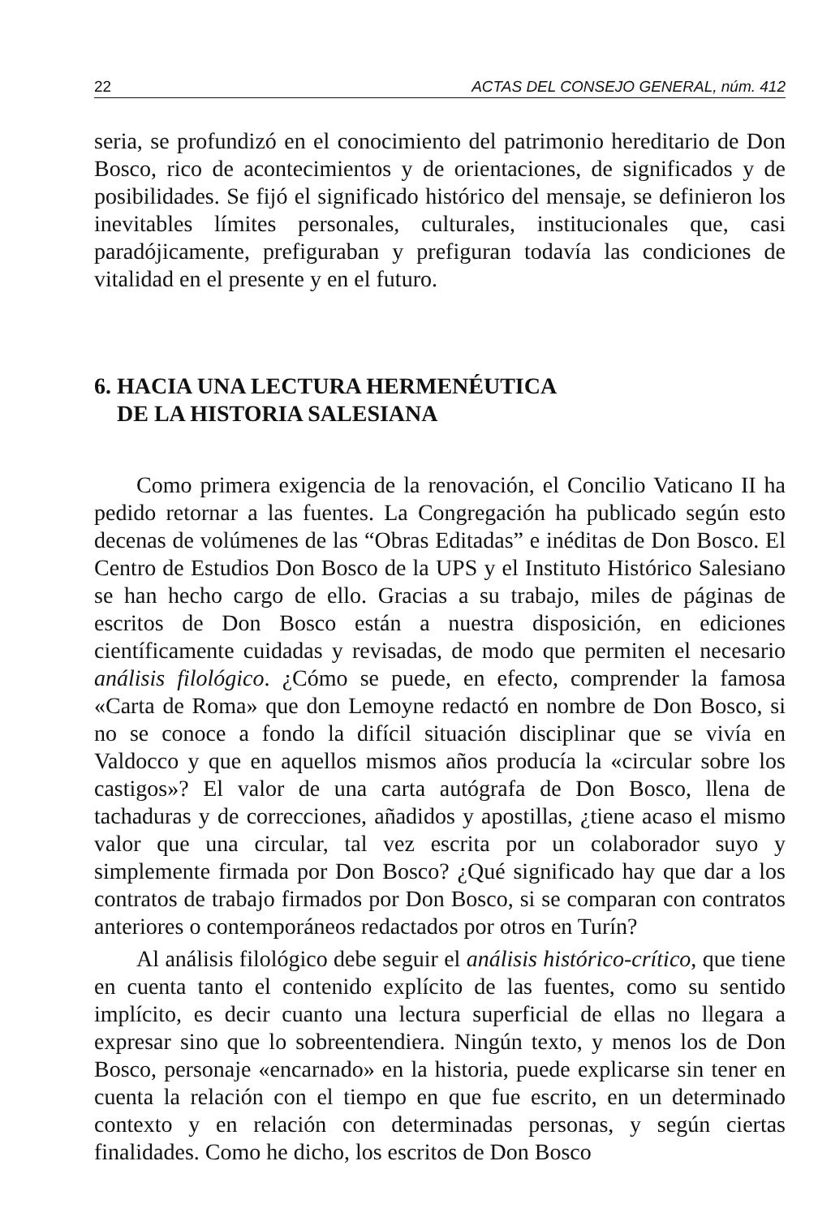22 ACTAS DEL CONSEJO GENERAL, núm. 412
seria, se profundizó en el conocimiento del patrimonio hereditario de Don Bosco, rico de acontecimientos y de orientaciones, de significados y de posibilidades. Se fijó el significado histórico del mensaje, se definieron los inevitables límites personales, culturales, institucionales que, casi paradójicamente, prefiguraban y prefiguran todavía las condiciones de vitalidad en el presente y en el futuro.
6. HACIA UNA LECTURA HERMENÉUTICA
DE LA HISTORIA SALESIANA
Como primera exigencia de la renovación, el Concilio Vaticano II ha pedido retornar a las fuentes. La Congregación ha publicado según esto decenas de volúmenes de las “Obras Editadas” e inéditas de Don Bosco. El Centro de Estudios Don Bosco de la UPS y el Instituto Histórico Salesiano se han hecho cargo de ello. Gracias a su trabajo, miles de páginas de escritos de Don Bosco están a nuestra disposición, en ediciones científicamente cuidadas y revisadas, de modo que permiten el necesario análisis filológico. ¿Cómo se puede, en efecto, comprender la famosa «Carta de Roma» que don Lemoyne redactó en nombre de Don Bosco, si no se conoce a fondo la difícil situación disciplinar que se vivía en Valdocco y que en aquellos mismos años producía la «circular sobre los castigos»? El valor de una carta autógrafa de Don Bosco, llena de tachaduras y de correcciones, añadidos y apostillas, ¿tiene acaso el mismo valor que una circular, tal vez escrita por un colaborador suyo y simplemente firmada por Don Bosco? ¿Qué significado hay que dar a los contratos de trabajo firmados por Don Bosco, si se comparan con contratos anteriores o contemporáneos redactados por otros en Turín?
Al análisis filológico debe seguir el análisis histórico-crítico, que tiene en cuenta tanto el contenido explícito de las fuentes, como su sentido implícito, es decir cuanto una lectura superficial de ellas no llegara a expresar sino que lo sobreentendiera. Ningún texto, y menos los de Don Bosco, personaje «encarnado» en la historia, puede explicarse sin tener en cuenta la relación con el tiempo en que fue escrito, en un determinado contexto y en relación con determinadas personas, y según ciertas finalidades. Como he dicho, los escritos de Don Bosco